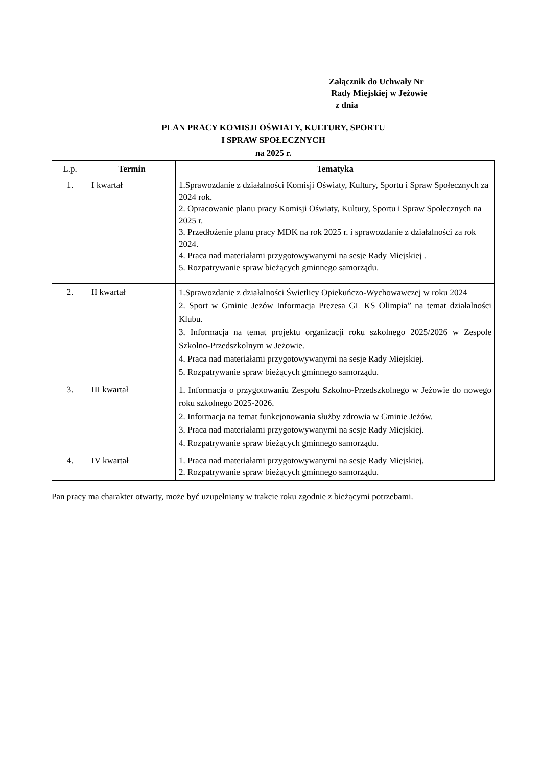Załącznik do Uchwały Nr
Rady Miejskiej w Jeżowie
z dnia
PLAN PRACY KOMISJI OŚWIATY, KULTURY, SPORTU
I SPRAW SPOŁECZNYCH
na 2025 r.
| L.p. | Termin | Tematyka |
| --- | --- | --- |
| 1. | I kwartał | 1.Sprawozdanie z działalności Komisji Oświaty, Kultury, Sportu i Spraw Społecznych za 2024 rok. 2. Opracowanie planu pracy Komisji Oświaty, Kultury, Sportu i Spraw Społecznych na 2025 r. 3. Przedłożenie planu pracy MDK na rok 2025 r. i sprawozdanie z działalności za rok 2024. 4. Praca nad materiałami przygotowywanymi na sesje Rady Miejskiej . 5. Rozpatrywanie spraw bieżących gminnego samorządu. |
| 2. | II kwartał | 1.Sprawozdanie z działalności Świetlicy Opiekuńczo-Wychowawczej w roku 2024 2. Sport w Gminie Jeżów Informacja Prezesa GL KS Olimpia” na temat działalności Klubu. 3. Informacja na temat projektu organizacji roku szkolnego 2025/2026 w Zespole Szkolno-Przedszkolnym w Jeżowie. 4. Praca nad materiałami przygotowywanymi na sesje Rady Miejskiej. 5. Rozpatrywanie spraw bieżących gminnego samorządu. |
| 3. | III kwartał | 1. Informacja o przygotowaniu Zespołu Szkolno-Przedszkolnego w Jeżowie do nowego roku szkolnego 2025-2026. 2. Informacja na temat funkcjonowania służby zdrowia w Gminie Jeżów. 3. Praca nad materiałami przygotowywanymi na sesje Rady Miejskiej. 4. Rozpatrywanie spraw bieżących gminnego samorządu. |
| 4. | IV kwartał | 1. Praca nad materiałami przygotowywanymi na sesje Rady Miejskiej. 2. Rozpatrywanie spraw bieżących gminnego samorządu. |
Pan pracy ma charakter otwarty, może być uzupełniany w trakcie roku zgodnie z bieżącymi potrzebami.